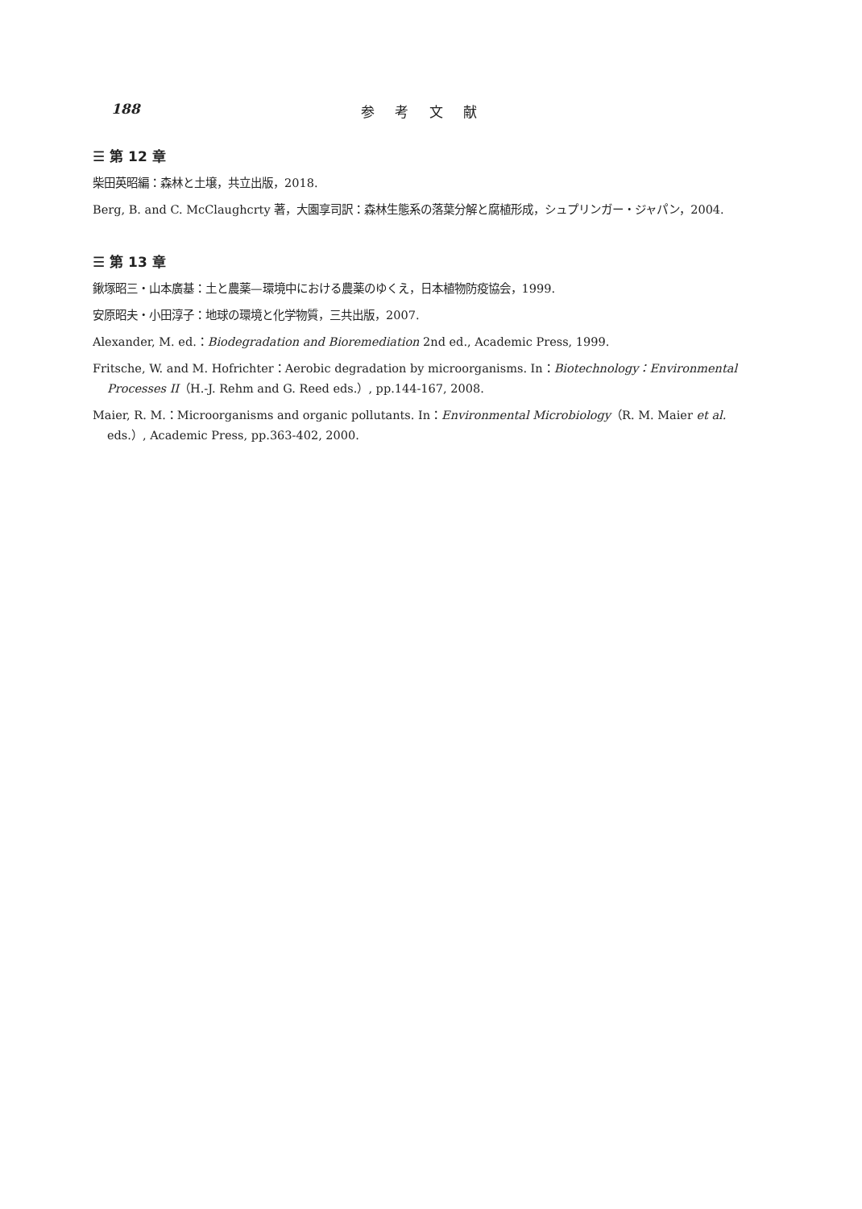188 参 考 文 献
☰ 第 12 章
柴田英昭編：森林と土壌，共立出版，2018.
Berg, B. and C. McClaughcrty 著，大園享司訳：森林生態系の落葉分解と腐植形成，シュプリンガー・ジャパン，2004.
☰ 第 13 章
鍬塚昭三・山本廣基：土と農薬—環境中における農薬のゆくえ，日本植物防疫協会，1999.
安原昭夫・小田淳子：地球の環境と化学物質，三共出版，2007.
Alexander, M. ed.：Biodegradation and Bioremediation 2nd ed., Academic Press, 1999.
Fritsche, W. and M. Hofrichter：Aerobic degradation by microorganisms. In：Biotechnology：Environmental Processes II（H.-J. Rehm and G. Reed eds.）, pp.144-167, 2008.
Maier, R. M.：Microorganisms and organic pollutants. In：Environmental Microbiology（R. M. Maier et al. eds.）, Academic Press, pp.363-402, 2000.